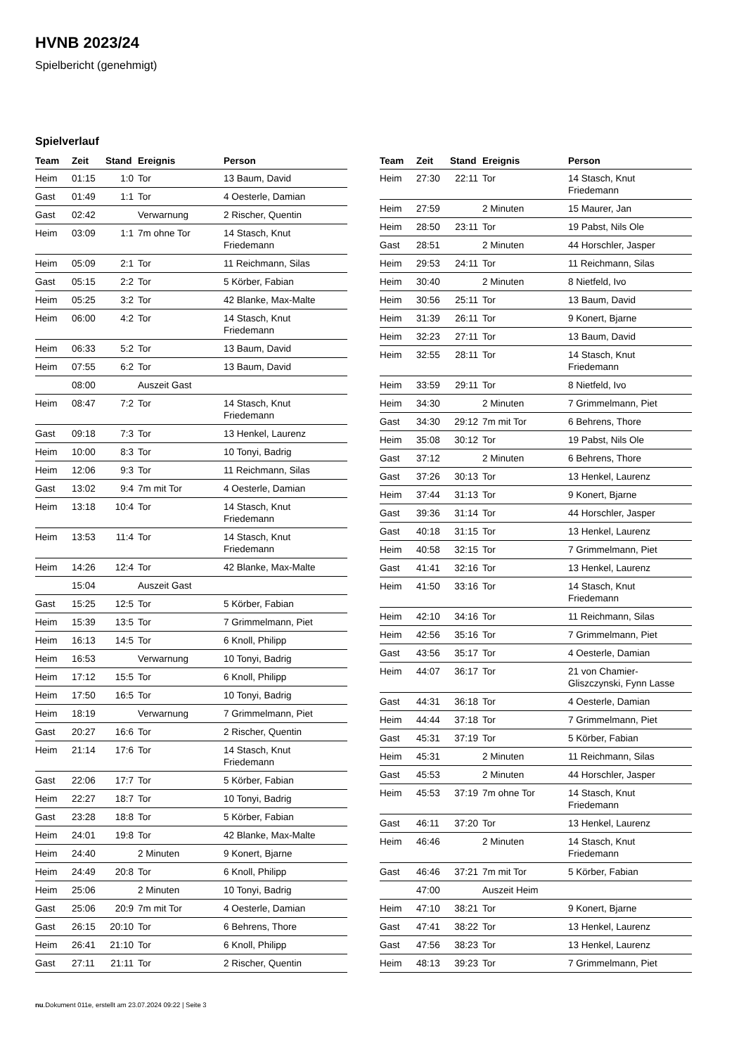HVNB 2023/24
Spielbericht (genehmigt)
Spielverlauf
| Team | Zeit | Stand | Ereignis | Person |
| --- | --- | --- | --- | --- |
| Heim | 01:15 | 1:0 | Tor | 13 Baum, David |
| Gast | 01:49 | 1:1 | Tor | 4 Oesterle, Damian |
| Gast | 02:42 | | Verwarnung | 2 Rischer, Quentin |
| Heim | 03:09 | 1:1 | 7m ohne Tor | 14 Stasch, Knut Friedemann |
| Heim | 05:09 | 2:1 | Tor | 11 Reichmann, Silas |
| Gast | 05:15 | 2:2 | Tor | 5 Körber, Fabian |
| Heim | 05:25 | 3:2 | Tor | 42 Blanke, Max-Malte |
| Heim | 06:00 | 4:2 | Tor | 14 Stasch, Knut Friedemann |
| Heim | 06:33 | 5:2 | Tor | 13 Baum, David |
| Heim | 07:55 | 6:2 | Tor | 13 Baum, David |
| | 08:00 | | Auszeit Gast | |
| Heim | 08:47 | 7:2 | Tor | 14 Stasch, Knut Friedemann |
| Gast | 09:18 | 7:3 | Tor | 13 Henkel, Laurenz |
| Heim | 10:00 | 8:3 | Tor | 10 Tonyi, Badrig |
| Heim | 12:06 | 9:3 | Tor | 11 Reichmann, Silas |
| Gast | 13:02 | 9:4 | 7m mit Tor | 4 Oesterle, Damian |
| Heim | 13:18 | 10:4 | Tor | 14 Stasch, Knut Friedemann |
| Heim | 13:53 | 11:4 | Tor | 14 Stasch, Knut Friedemann |
| Heim | 14:26 | 12:4 | Tor | 42 Blanke, Max-Malte |
| | 15:04 | | Auszeit Gast | |
| Gast | 15:25 | 12:5 | Tor | 5 Körber, Fabian |
| Heim | 15:39 | 13:5 | Tor | 7 Grimmelmann, Piet |
| Heim | 16:13 | 14:5 | Tor | 6 Knoll, Philipp |
| Heim | 16:53 | | Verwarnung | 10 Tonyi, Badrig |
| Heim | 17:12 | 15:5 | Tor | 6 Knoll, Philipp |
| Heim | 17:50 | 16:5 | Tor | 10 Tonyi, Badrig |
| Heim | 18:19 | | Verwarnung | 7 Grimmelmann, Piet |
| Gast | 20:27 | 16:6 | Tor | 2 Rischer, Quentin |
| Heim | 21:14 | 17:6 | Tor | 14 Stasch, Knut Friedemann |
| Gast | 22:06 | 17:7 | Tor | 5 Körber, Fabian |
| Heim | 22:27 | 18:7 | Tor | 10 Tonyi, Badrig |
| Gast | 23:28 | 18:8 | Tor | 5 Körber, Fabian |
| Heim | 24:01 | 19:8 | Tor | 42 Blanke, Max-Malte |
| Heim | 24:40 | | 2 Minuten | 9 Konert, Bjarne |
| Heim | 24:49 | 20:8 | Tor | 6 Knoll, Philipp |
| Heim | 25:06 | | 2 Minuten | 10 Tonyi, Badrig |
| Gast | 25:06 | 20:9 | 7m mit Tor | 4 Oesterle, Damian |
| Gast | 26:15 | 20:10 | Tor | 6 Behrens, Thore |
| Heim | 26:41 | 21:10 | Tor | 6 Knoll, Philipp |
| Gast | 27:11 | 21:11 | Tor | 2 Rischer, Quentin |
| Team | Zeit | Stand | Ereignis | Person |
| --- | --- | --- | --- | --- |
| Heim | 27:30 | 22:11 | Tor | 14 Stasch, Knut Friedemann |
| Heim | 27:59 | | 2 Minuten | 15 Maurer, Jan |
| Heim | 28:50 | 23:11 | Tor | 19 Pabst, Nils Ole |
| Gast | 28:51 | | 2 Minuten | 44 Horschler, Jasper |
| Heim | 29:53 | 24:11 | Tor | 11 Reichmann, Silas |
| Heim | 30:40 | | 2 Minuten | 8 Nietfeld, Ivo |
| Heim | 30:56 | 25:11 | Tor | 13 Baum, David |
| Heim | 31:39 | 26:11 | Tor | 9 Konert, Bjarne |
| Heim | 32:23 | 27:11 | Tor | 13 Baum, David |
| Heim | 32:55 | 28:11 | Tor | 14 Stasch, Knut Friedemann |
| Heim | 33:59 | 29:11 | Tor | 8 Nietfeld, Ivo |
| Heim | 34:30 | | 2 Minuten | 7 Grimmelmann, Piet |
| Gast | 34:30 | 29:12 | 7m mit Tor | 6 Behrens, Thore |
| Heim | 35:08 | 30:12 | Tor | 19 Pabst, Nils Ole |
| Gast | 37:12 | | 2 Minuten | 6 Behrens, Thore |
| Gast | 37:26 | 30:13 | Tor | 13 Henkel, Laurenz |
| Heim | 37:44 | 31:13 | Tor | 9 Konert, Bjarne |
| Gast | 39:36 | 31:14 | Tor | 44 Horschler, Jasper |
| Gast | 40:18 | 31:15 | Tor | 13 Henkel, Laurenz |
| Heim | 40:58 | 32:15 | Tor | 7 Grimmelmann, Piet |
| Gast | 41:41 | 32:16 | Tor | 13 Henkel, Laurenz |
| Heim | 41:50 | 33:16 | Tor | 14 Stasch, Knut Friedemann |
| Heim | 42:10 | 34:16 | Tor | 11 Reichmann, Silas |
| Heim | 42:56 | 35:16 | Tor | 7 Grimmelmann, Piet |
| Gast | 43:56 | 35:17 | Tor | 4 Oesterle, Damian |
| Heim | 44:07 | 36:17 | Tor | 21 von Chamier- Gliszczynski, Fynn Lasse |
| Gast | 44:31 | 36:18 | Tor | 4 Oesterle, Damian |
| Heim | 44:44 | 37:18 | Tor | 7 Grimmelmann, Piet |
| Gast | 45:31 | 37:19 | Tor | 5 Körber, Fabian |
| Heim | 45:31 | | 2 Minuten | 11 Reichmann, Silas |
| Gast | 45:53 | | 2 Minuten | 44 Horschler, Jasper |
| Heim | 45:53 | 37:19 | 7m ohne Tor | 14 Stasch, Knut Friedemann |
| Gast | 46:11 | 37:20 | Tor | 13 Henkel, Laurenz |
| Heim | 46:46 | | 2 Minuten | 14 Stasch, Knut Friedemann |
| Gast | 46:46 | 37:21 | 7m mit Tor | 5 Körber, Fabian |
| | 47:00 | | Auszeit Heim | |
| Heim | 47:10 | 38:21 | Tor | 9 Konert, Bjarne |
| Gast | 47:41 | 38:22 | Tor | 13 Henkel, Laurenz |
| Gast | 47:56 | 38:23 | Tor | 13 Henkel, Laurenz |
| Heim | 48:13 | 39:23 | Tor | 7 Grimmelmann, Piet |
nu.Dokument 011e, erstellt am 23.07.2024 09:22 | Seite 3